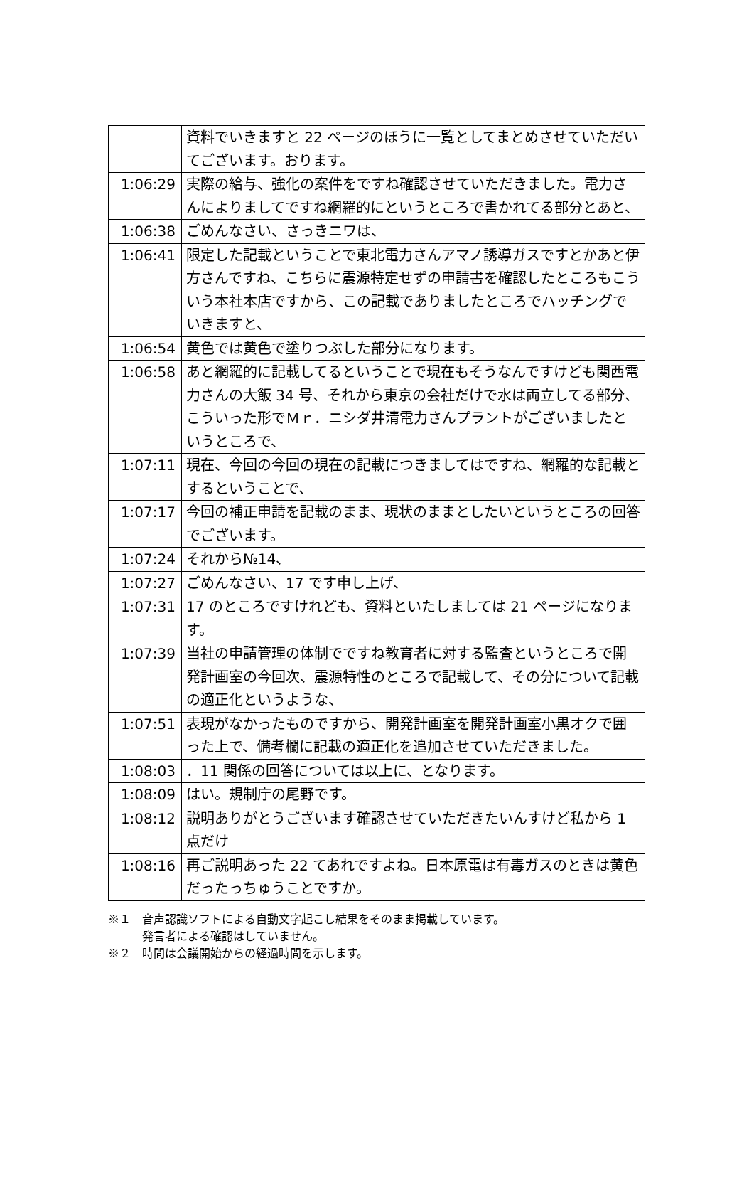| | 資料でいきますと 22 ページのほうに一覧としてまとめさせていただいてございます。おります。 |
| 1:06:29 | 実際の給与、強化の案件をですね確認させていただきました。電力さんによりましてですね網羅的にというところで書かれてる部分とあと、 |
| 1:06:38 | ごめんなさい、さっきニワは、 |
| 1:06:41 | 限定した記載ということで東北電力さんアマノ誘導ガスですとかあと伊方さんですね、こちらに震源特定せずの申請書を確認したところもこういう本社本店ですから、この記載でありましたところでハッチングでいきますと、 |
| 1:06:54 | 黄色では黄色で塗りつぶした部分になります。 |
| 1:06:58 | あと網羅的に記載してるということで現在もそうなんですけども関西電力さんの大飯 34 号、それから東京の会社だけで水は両立してる部分、こういった形でＭｒ．ニシダ井清電力さんプラントがございましたというところで、 |
| 1:07:11 | 現在、今回の今回の現在の記載につきましてはですね、網羅的な記載とするということで、 |
| 1:07:17 | 今回の補正申請を記載のまま、現状のままとしたいというところの回答でございます。 |
| 1:07:24 | それから№14、 |
| 1:07:27 | ごめんなさい、17 です申し上げ、 |
| 1:07:31 | 17 のところですけれども、資料といたしましては 21 ページになります。 |
| 1:07:39 | 当社の申請管理の体制でですね教育者に対する監査というところで開発計画室の今回次、震源特性のところで記載して、その分について記載の適正化というような、 |
| 1:07:51 | 表現がなかったものですから、開発計画室を開発計画室小黒オクで囲った上で、備考欄に記載の適正化を追加させていただきました。 |
| 1:08:03 | ．11 関係の回答については以上に、となります。 |
| 1:08:09 | はい。規制庁の尾野です。 |
| 1:08:12 | 説明ありがとうございます確認させていただきたいんすけど私から 1 点だけ |
| 1:08:16 | 再ご説明あった 22 てあれですよね。日本原電は有毒ガスのときは黄色だったっちゅうことですか。 |
※１　音声認識ソフトによる自動文字起こし結果をそのまま掲載しています。
　　　発言者による確認はしていません。
※２　時間は会議開始からの経過時間を示します。